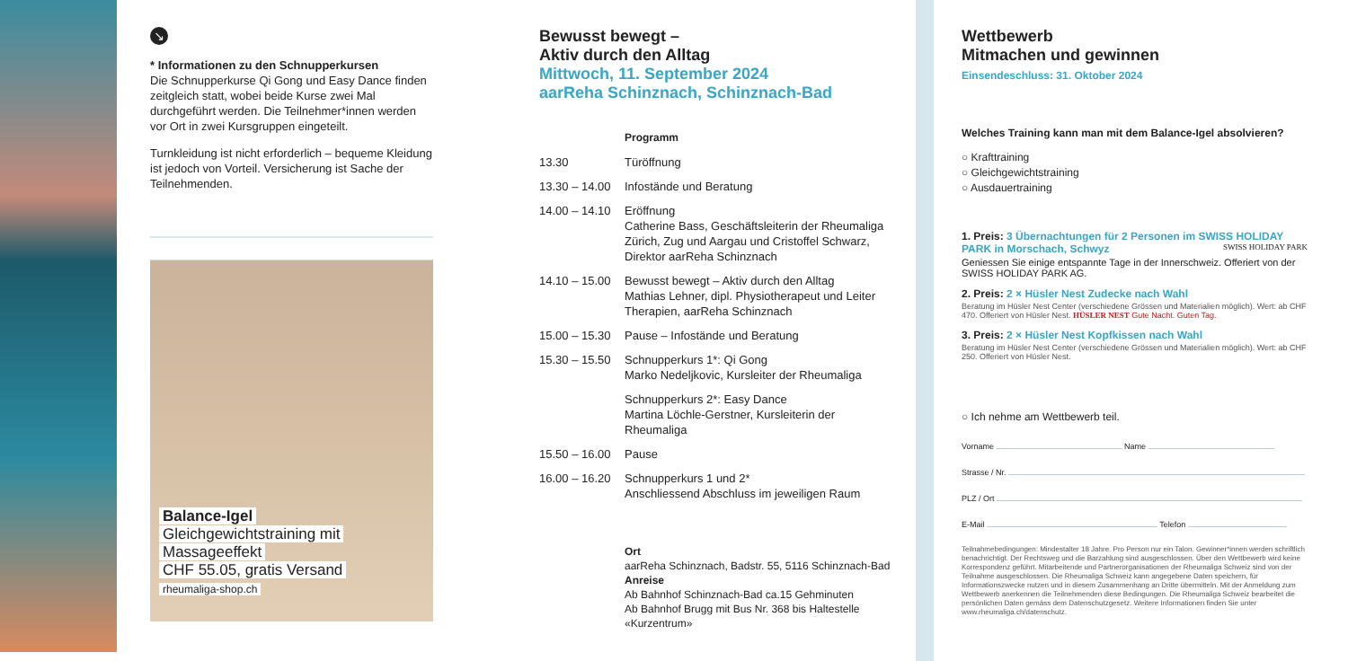↘
* Informationen zu den Schnupperkursen
Die Schnupperkurse Qi Gong und Easy Dance finden zeitgleich statt, wobei beide Kurse zwei Mal durchgeführt werden. Die Teilnehmer*innen werden vor Ort in zwei Kursgruppen eingeteilt.
Turnkleidung ist nicht erforderlich – bequeme Kleidung ist jedoch von Vorteil. Versicherung ist Sache der Teilnehmenden.
Balance-Igel
Gleichgewichtstraining mit
Massageeffekt
CHF 55.05, gratis Versand
rheumaliga-shop.ch
Bewusst bewegt –
Aktiv durch den Alltag
Mittwoch, 11. September 2024
aarReha Schinznach, Schinznach-Bad
| | Programm |
| 13.30 | Türöffnung |
| 13.30 – 14.00 | Infostände und Beratung |
| 14.00 – 14.10 | Eröffnung Catherine Bass, Geschäftsleiterin der Rheumaliga Zürich, Zug und Aargau und Cristoffel Schwarz, Direktor aarReha Schinznach |
| 14.10 – 15.00 | Bewusst bewegt – Aktiv durch den Alltag Mathias Lehner, dipl. Physiotherapeut und Leiter Therapien, aarReha Schinznach |
| 15.00 – 15.30 | Pause – Infostände und Beratung |
| 15.30 – 15.50 | Schnupperkurs 1*: Qi Gong Marko Nedeljkovic, Kursleiter der Rheumaliga |
| | Schnupperkurs 2*: Easy Dance Martina Löchle-Gerstner, Kursleiterin der Rheumaliga |
| 15.50 – 16.00 | Pause |
| 16.00 – 16.20 | Schnupperkurs 1 und 2* Anschliessend Abschluss im jeweiligen Raum |
Ort
aarReha Schinznach, Badstr. 55, 5116 Schinznach-Bad
Anreise
Ab Bahnhof Schinznach-Bad ca.15 Gehminuten
Ab Bahnhof Brugg mit Bus Nr. 368 bis Haltestelle «Kurzentrum»
Wettbewerb
Mitmachen und gewinnen
Einsendeschluss: 31. Oktober 2024
Welches Training kann man mit dem Balance-Igel absolvieren?
○ Krafttraining
○ Gleichgewichtstraining
○ Ausdauertraining
1. Preis: 3 Übernachtungen für 2 Personen im SWISS HOLIDAY PARK in Morschach, Schwyz SWISS HOLIDAY PARK
Geniessen Sie einige entspannte Tage in der Innerschweiz. Offeriert von der SWISS HOLIDAY PARK AG.
2. Preis: 2 × Hüsler Nest Zudecke nach Wahl
Beratung im Hüsler Nest Center (verschiedene Grössen und Materialien möglich). Wert: ab CHF 470. Offeriert von Hüsler Nest. HÜSLER NEST Gute Nacht. Guten Tag.
3. Preis: 2 × Hüsler Nest Kopfkissen nach Wahl
Beratung im Hüsler Nest Center (verschiedene Grössen und Materialien möglich). Wert: ab CHF 250. Offeriert von Hüsler Nest.
○ Ich nehme am Wettbewerb teil.
Vorname Name
Strasse / Nr.
PLZ / Ort
E-Mail Telefon
Teilnahmebedingungen: Mindestalter 18 Jahre. Pro Person nur ein Talon. Gewinner*innen werden schriftlich benachrichtigt. Der Rechtsweg und die Barzahlung sind ausgeschlossen. Über den Wettbewerb wird keine Korrespondenz geführt. Mitarbeitende und Partnerorganisationen der Rheumaliga Schweiz sind von der Teilnahme ausgeschlossen. Die Rheumaliga Schweiz kann angegebene Daten speichern, für Informationszwecke nutzen und in diesem Zusammenhang an Dritte übermitteln. Mit der Anmeldung zum Wettbewerb anerkennen die Teilnehmenden diese Bedingungen. Die Rheumaliga Schweiz bearbeitet die persönlichen Daten gemäss dem Datenschutzgesetz. Weitere Informationen finden Sie unter www.rheumaliga.ch/datenschutz.